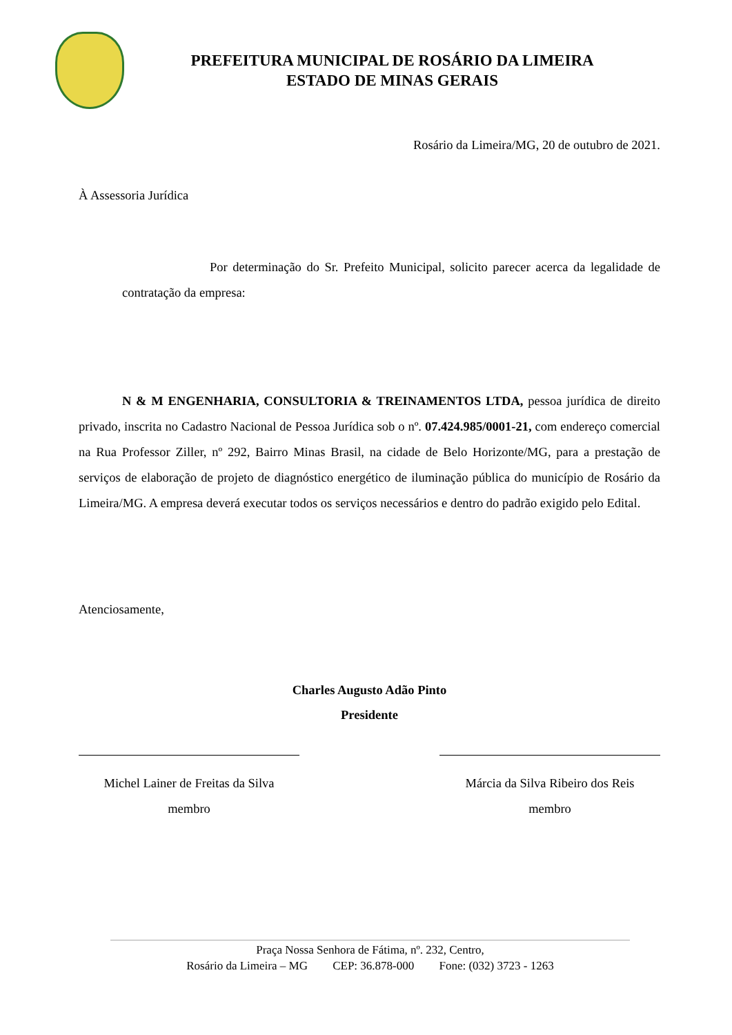PREFEITURA MUNICIPAL DE ROSÁRIO DA LIMEIRA
ESTADO DE MINAS GERAIS
Rosário da Limeira/MG, 20 de outubro de 2021.
À Assessoria Jurídica
Por determinação do Sr. Prefeito Municipal, solicito parecer acerca da legalidade de contratação da empresa:
N & M ENGENHARIA, CONSULTORIA & TREINAMENTOS LTDA, pessoa jurídica de direito privado, inscrita no Cadastro Nacional de Pessoa Jurídica sob o nº. 07.424.985/0001-21, com endereço comercial na Rua Professor Ziller, nº 292, Bairro Minas Brasil, na cidade de Belo Horizonte/MG, para a prestação de serviços de elaboração de projeto de diagnóstico energético de iluminação pública do município de Rosário da Limeira/MG. A empresa deverá executar todos os serviços necessários e dentro do padrão exigido pelo Edital.
Atenciosamente,
Charles Augusto Adão Pinto
Presidente
Michel Lainer de Freitas da Silva
membro
Márcia da Silva Ribeiro dos Reis
membro
Praça Nossa Senhora de Fátima, nº. 232, Centro,
Rosário da Limeira – MG CEP: 36.878-000 Fone: (032) 3723 - 1263